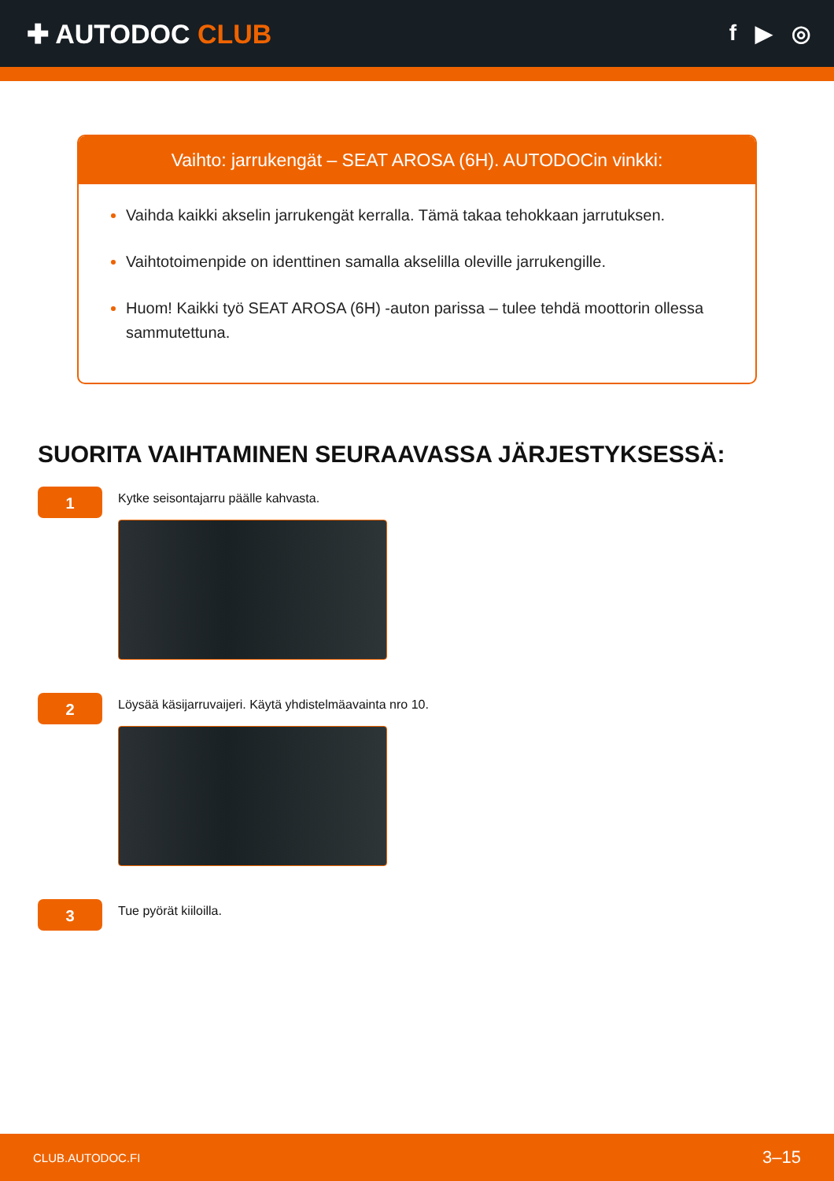✚ AUTODOC CLUB
f ▶ ◎
Vaihto: jarrukengät – SEAT AROSA (6H). AUTODOCin vinkki:
Vaihda kaikki akselin jarrukengät kerralla. Tämä takaa tehokkaan jarrutuksen.
Vaihtotoimenpide on identtinen samalla akselilla oleville jarrukengille.
Huom! Kaikki työ SEAT AROSA (6H) -auton parissa – tulee tehdä moottorin ollessa sammutettuna.
SUORITA VAIHTAMINEN SEURAAVASSA JÄRJESTYKSESSÄ:
1
Kytke seisontajarru päälle kahvasta.
2
Löysää käsijarruvaijeri. Käytä yhdistelmäavainta nro 10.
3
Tue pyörät kiiloilla.
CLUB.AUTODOC.FI 3–15